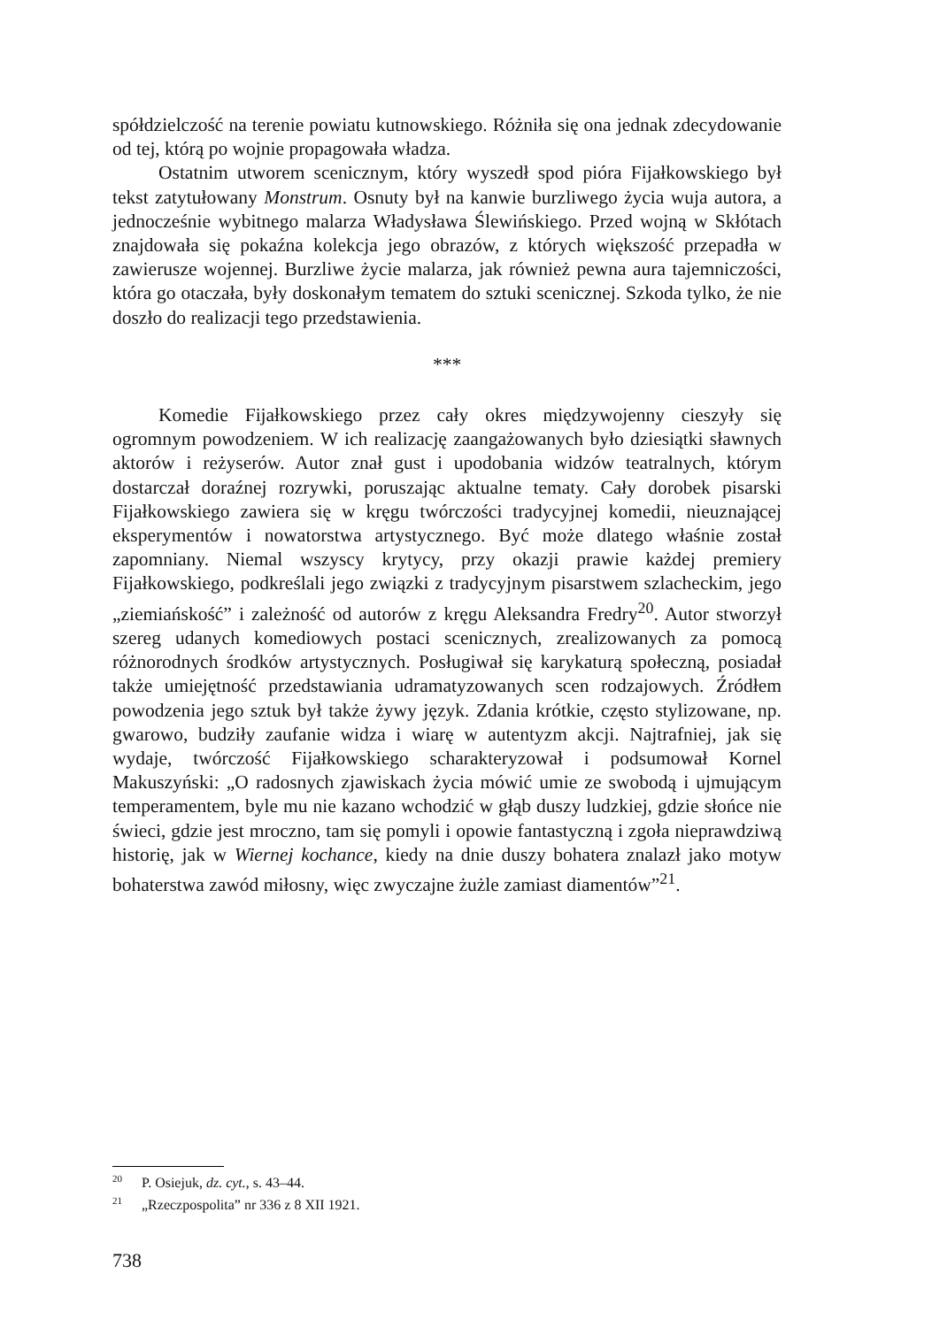spółdzielczość na terenie powiatu kutnowskiego. Różniła się ona jednak zdecydowanie od tej, którą po wojnie propagowała władza.
Ostatnim utworem scenicznym, który wyszedł spod pióra Fijałkowskiego był tekst zatytułowany Monstrum. Osnuty był na kanwie burzliwego życia wuja autora, a jednocześnie wybitnego malarza Władysława Ślewińskiego. Przed wojną w Skłótach znajdowała się pokaźna kolekcja jego obrazów, z których większość przepadła w zawierusze wojennej. Burzliwe życie malarza, jak również pewna aura tajemniczości, która go otaczała, były doskonałym tematem do sztuki scenicznej. Szkoda tylko, że nie doszło do realizacji tego przedstawienia.
***
Komedie Fijałkowskiego przez cały okres międzywojenny cieszyły się ogromnym powodzeniem. W ich realizację zaangażowanych było dziesiątki sławnych aktorów i reżyserów. Autor znał gust i upodobania widzów teatralnych, którym dostarczał doraźnej rozrywki, poruszając aktualne tematy. Cały dorobek pisarski Fijałkowskiego zawiera się w kręgu twórczości tradycyjnej komedii, nieuznającej eksperymentów i nowatorstwa artystycznego. Być może dlatego właśnie został zapomniany. Niemal wszyscy krytycy, przy okazji prawie każdej premiery Fijałkowskiego, podkreślali jego związki z tradycyjnym pisarstwem szlacheckim, jego „ziemiańskość” i zależność od autorów z kręgu Aleksandra Fredry<sup>20</sup>. Autor stworzył szereg udanych komediowych postaci scenicznych, zrealizowanych za pomocą różnorodnych środków artystycznych. Posługiwał się karykaturą społeczną, posiadał także umiejętność przedstawiania udramatyzowanych scen rodzajowych. Źródłem powodzenia jego sztuk był także żywy język. Zdania krótkie, często stylizowane, np. gwarowo, budziły zaufanie widza i wiarę w autentyzm akcji. Najtrafniej, jak się wydaje, twórczość Fijałkowskiego scharakteryzował i podsumował Kornel Makuszyński: „O radosnych zjawiskach życia mówić umie ze swobodą i ujmującym temperamentem, byle mu nie kazano wchodzić w głąb duszy ludzkiej, gdzie słońce nie świeci, gdzie jest mroczno, tam się pomyli i opowie fantastyczną i zgoła nieprawdziwą historię, jak w Wiernej kochance, kiedy na dnie duszy bohatera znalazł jako motyw bohaterstwa zawód miłosny, więc zwyczajne żużle zamiast diamentów”<sup>21</sup>.
<sup>20</sup> P. Osiejuk, dz. cyt., s. 43–44.
<sup>21</sup> „Rzeczpospolita” nr 336 z 8 XII 1921.
738